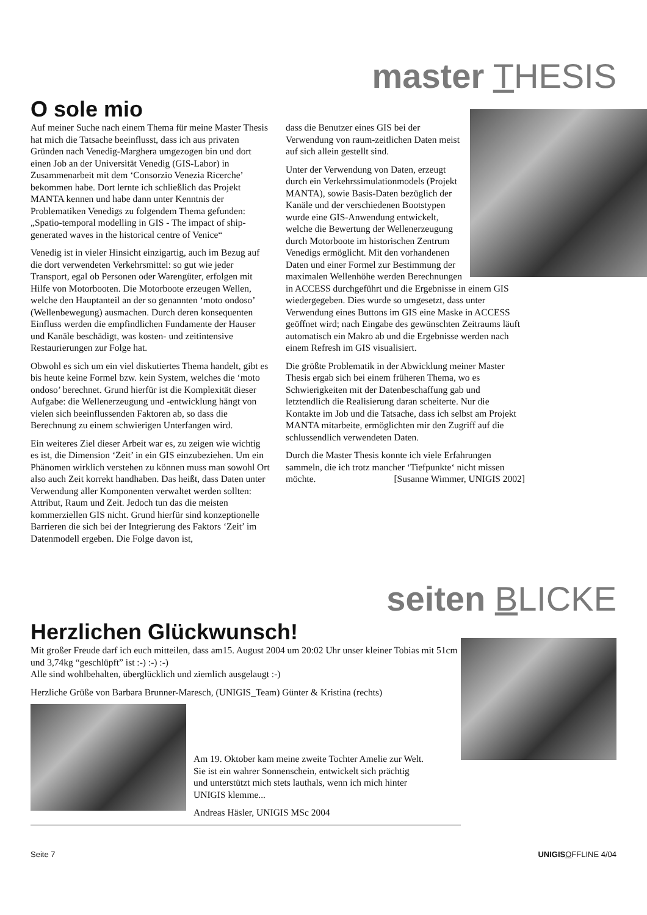master THESIS
O sole mio
Auf meiner Suche nach einem Thema für meine Master Thesis hat mich die Tatsache beeinflusst, dass ich aus privaten Gründen nach Venedig-Marghera umgezogen bin und dort einen Job an der Universität Venedig (GIS-Labor) in Zusammenarbeit mit dem ‘Consorzio Venezia Ricerche’ bekommen habe. Dort lernte ich schließlich das Projekt MANTA kennen und habe dann unter Kenntnis der Problematiken Venedigs zu folgendem Thema gefunden: „Spatio-temporal modelling in GIS - The impact of ship-generated waves in the historical centre of Venice“
Venedig ist in vieler Hinsicht einzigartig, auch im Bezug auf die dort verwendeten Verkehrsmittel: so gut wie jeder Transport, egal ob Personen oder Warengüter, erfolgen mit Hilfe von Motorbooten. Die Motorboote erzeugen Wellen, welche den Hauptanteil an der so genannten ‘moto ondoso’ (Wellenbewegung) ausmachen. Durch deren konsequenten Einfluss werden die empfindlichen Fundamente der Hauser und Kanäle beschädigt, was kosten- und zeitintensive Restaurierungen zur Folge hat.
Obwohl es sich um ein viel diskutiertes Thema handelt, gibt es bis heute keine Formel bzw. kein System, welches die ‘moto ondoso’ berechnet. Grund hierfür ist die Komplexität dieser Aufgabe: die Wellenerzeugung und -entwicklung hängt von vielen sich beeinflussenden Faktoren ab, so dass die Berechnung zu einem schwierigen Unterfangen wird.
Ein weiteres Ziel dieser Arbeit war es, zu zeigen wie wichtig es ist, die Dimension ‘Zeit’ in ein GIS einzubeziehen. Um ein Phänomen wirklich verstehen zu können muss man sowohl Ort also auch Zeit korrekt handhaben. Das heißt, dass Daten unter Verwendung aller Komponenten verwaltet werden sollten: Attribut, Raum und Zeit. Jedoch tun das die meisten kommerziellen GIS nicht. Grund hierfür sind konzeptionelle Barrieren die sich bei der Integrierung des Faktors ‘Zeit’ im Datenmodell ergeben. Die Folge davon ist,
dass die Benutzer eines GIS bei der Verwendung von raum-zeitlichen Daten meist auf sich allein gestellt sind.
Unter der Verwendung von Daten, erzeugt durch ein Verkehrssimulationmodels (Projekt MANTA), sowie Basis-Daten bezüglich der Kanäle und der verschiedenen Bootstypen wurde eine GIS-Anwendung entwickelt, welche die Bewertung der Wellenerzeugung durch Motorboote im historischen Zentrum Venedigs ermöglicht. Mit den vorhandenen Daten und einer Formel zur Bestimmung der maximalen Wellenhöhe werden Berechnungen in ACCESS durchgeführt und die Ergebnisse in einem GIS wiedergegeben. Dies wurde so umgesetzt, dass unter Verwendung eines Buttons im GIS eine Maske in ACCESS geöffnet wird; nach Eingabe des gewünschten Zeitraums läuft automatisch ein Makro ab und die Ergebnisse werden nach einem Refresh im GIS visualisiert.
Die größte Problematik in der Abwicklung meiner Master Thesis ergab sich bei einem früheren Thema, wo es Schwierigkeiten mit der Datenbeschaffung gab und letztendlich die Realisierung daran scheiterte. Nur die Kontakte im Job und die Tatsache, dass ich selbst am Projekt MANTA mitarbeite, ermöglichten mir den Zugriff auf die schlussendlich verwendeten Daten.
Durch die Master Thesis konnte ich viele Erfahrungen sammeln, die ich trotz mancher ‘Tiefpunkte‘ nicht missen möchte. [Susanne Wimmer, UNIGIS 2002]
seiten BLICKE
Herzlichen Glückwunsch!
Mit großer Freude darf ich euch mitteilen, dass am15. August 2004 um 20:02 Uhr unser kleiner Tobias mit 51cm und 3,74kg “geschlüpft” ist :-) :-) :-)
Alle sind wohlbehalten, überglücklich und ziemlich ausgelaugt :-)
Herzliche Grüße von Barbara Brunner-Maresch, (UNIGIS_Team) Günter & Kristina (rechts)
Am 19. Oktober kam meine zweite Tochter Amelie zur Welt. Sie ist ein wahrer Sonnenschein, entwickelt sich prächtig und unterstützt mich stets lauthals, wenn ich mich hinter UNIGIS klemme...
Andreas Häsler, UNIGIS MSc 2004
Seite 7 UNIGIS OFFLINE 4/04